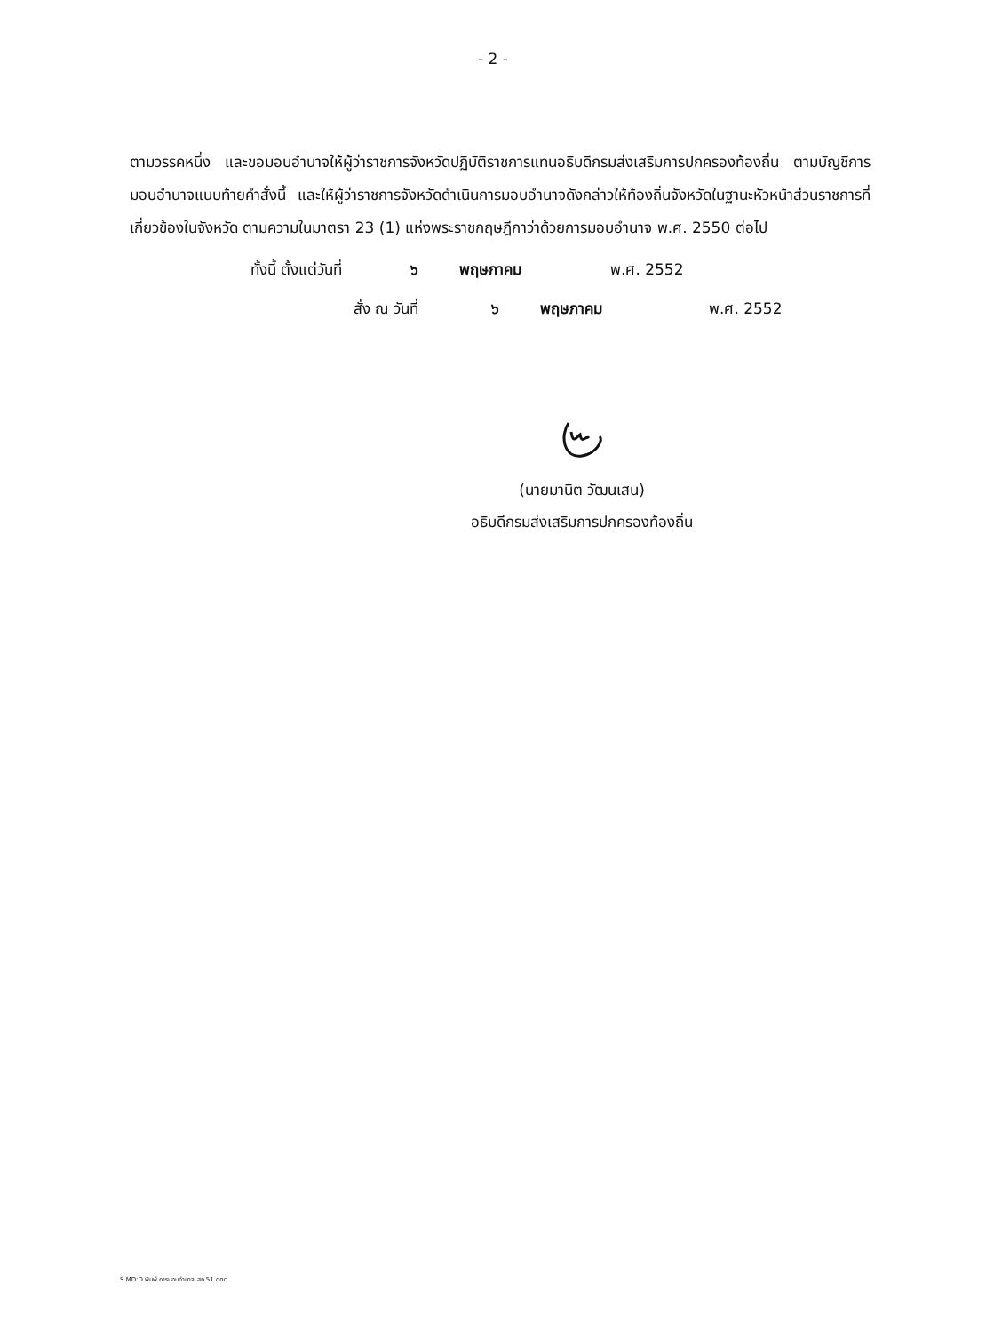- 2 -
ตามวรรคหนึ่ง และขอมอบอำนาจให้ผู้ว่าราชการจังหวัดปฏิบัติราชการแทนอธิบดีกรมส่งเสริมการปกครองท้องถิ่น ตามบัญชีการมอบอำนาจแนบท้ายคำสั่งนี้ และให้ผู้ว่าราชการจังหวัดดำเนินการมอบอำนาจดังกล่าวให้ท้องถิ่นจังหวัดในฐานะหัวหน้าส่วนราชการที่เกี่ยวข้องในจังหวัด ตามความในมาตรา 23 (1) แห่งพระราชกฤษฎีกาว่าด้วยการมอบอำนาจ พ.ศ. 2550 ต่อไป
ทั้งนี้ ตั้งแต่วันที่ ๖ พฤษภาคม พ.ศ. 2552
สั่ง ณ วันที่ ๖ พฤษภาคม พ.ศ. 2552
(นายมานิต วัฒนเสน)
อธิบดีกรมส่งเสริมการปกครองท้องถิ่น
S MD:D พิมพ์ การมอบอำนาจ สถ.51.doc